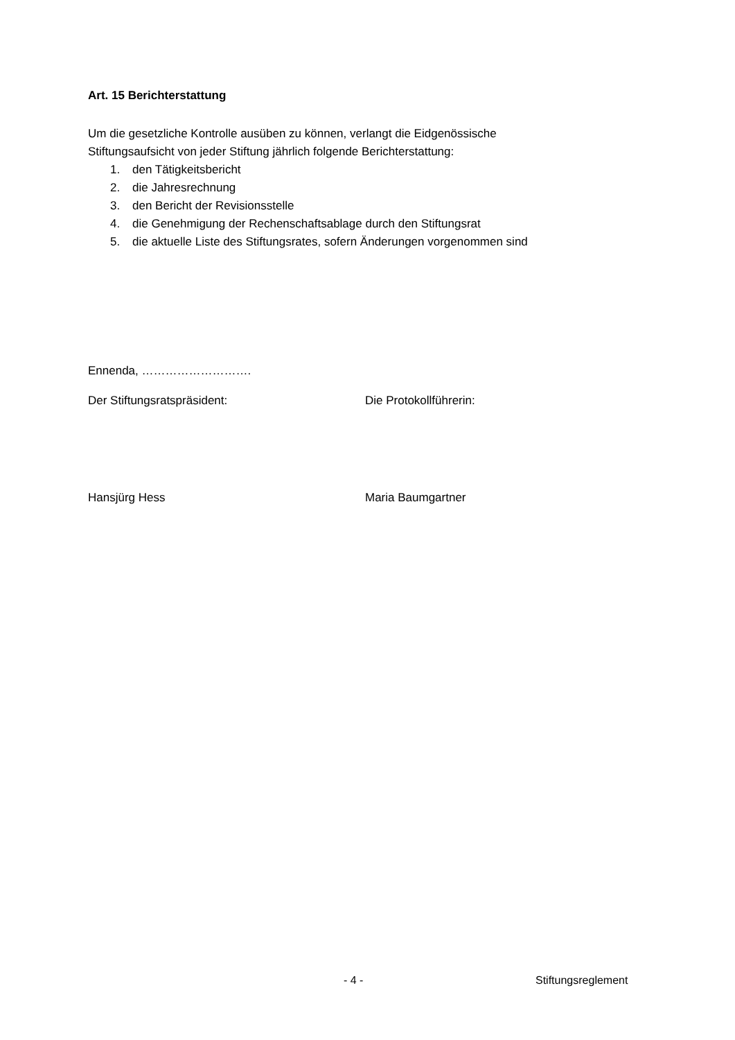Art. 15 Berichterstattung
Um die gesetzliche Kontrolle ausüben zu können, verlangt die Eidgenössische
Stiftungsaufsicht von jeder Stiftung jährlich folgende Berichterstattung:
1. den Tätigkeitsbericht
2. die Jahresrechnung
3. den Bericht der Revisionsstelle
4. die Genehmigung der Rechenschaftsablage durch den Stiftungsrat
5. die aktuelle Liste des Stiftungsrates, sofern Änderungen vorgenommen sind
Ennenda, ……………………….
Der Stiftungsratspräsident: Die Protokollführerin:
Hansjürg Hess Maria Baumgartner
- 4 - Stiftungsreglement